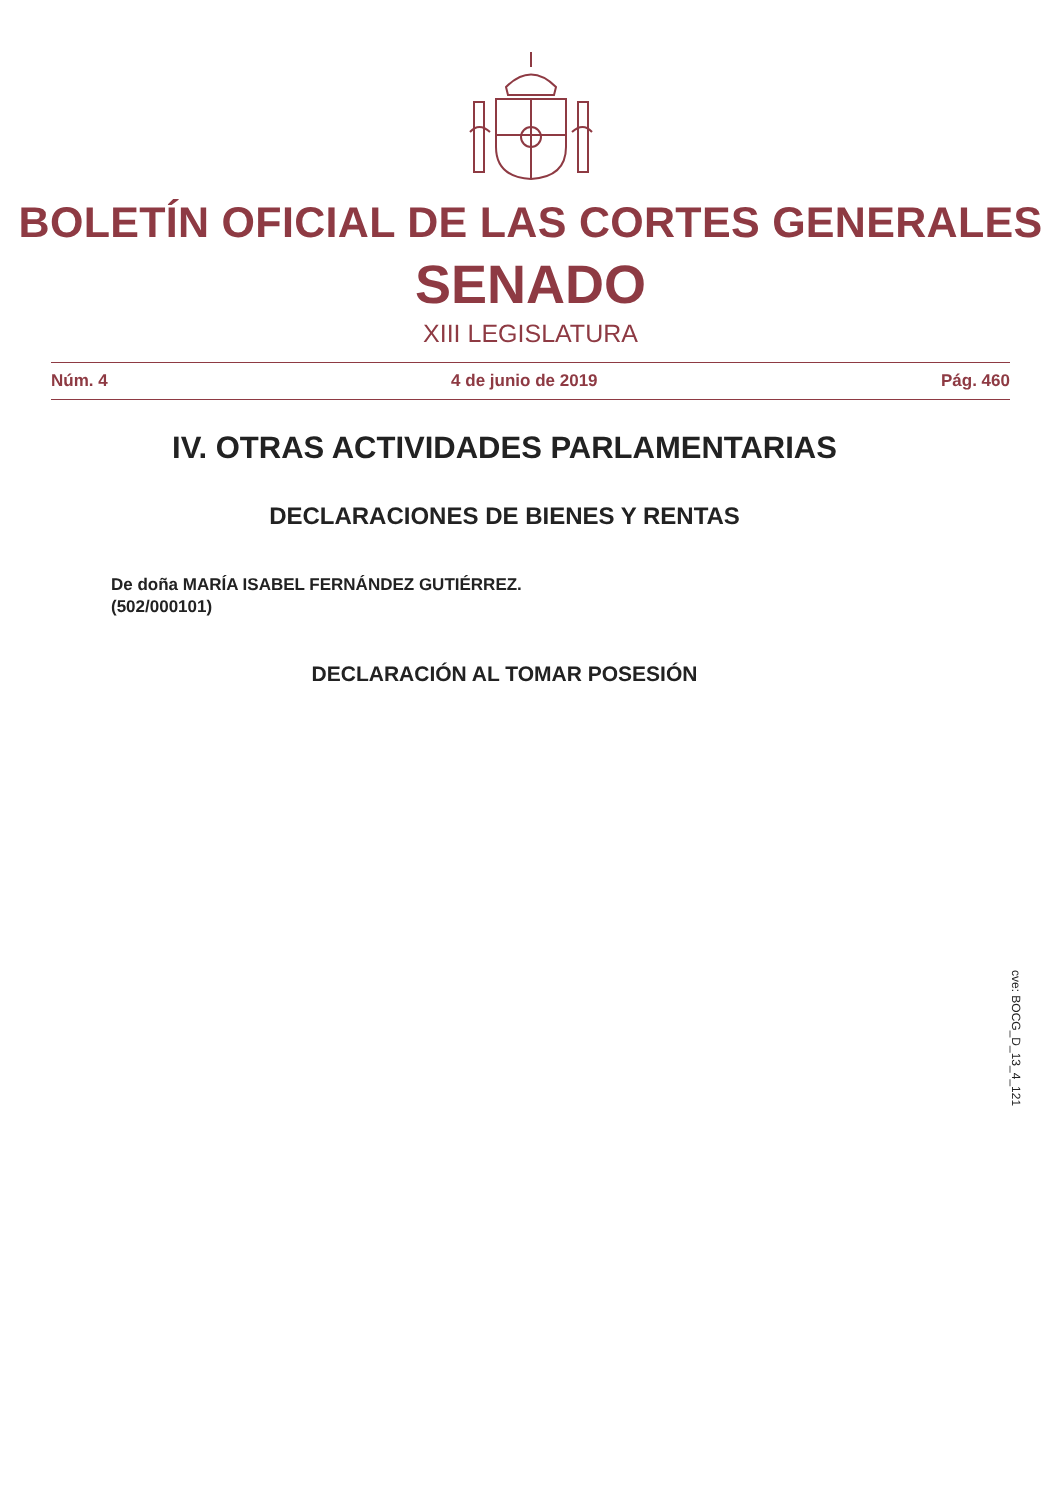BOLETÍN OFICIAL DE LAS CORTES GENERALES
SENADO
XIII LEGISLATURA
Núm. 4 4 de junio de 2019 Pág. 460
cve: BOCG_D_13_4_121
IV. OTRAS ACTIVIDADES PARLAMENTARIAS
DECLARACIONES DE BIENES Y RENTAS
De doña MARÍA ISABEL FERNÁNDEZ GUTIÉRREZ.
(502/000101)
DECLARACIÓN AL TOMAR POSESIÓN